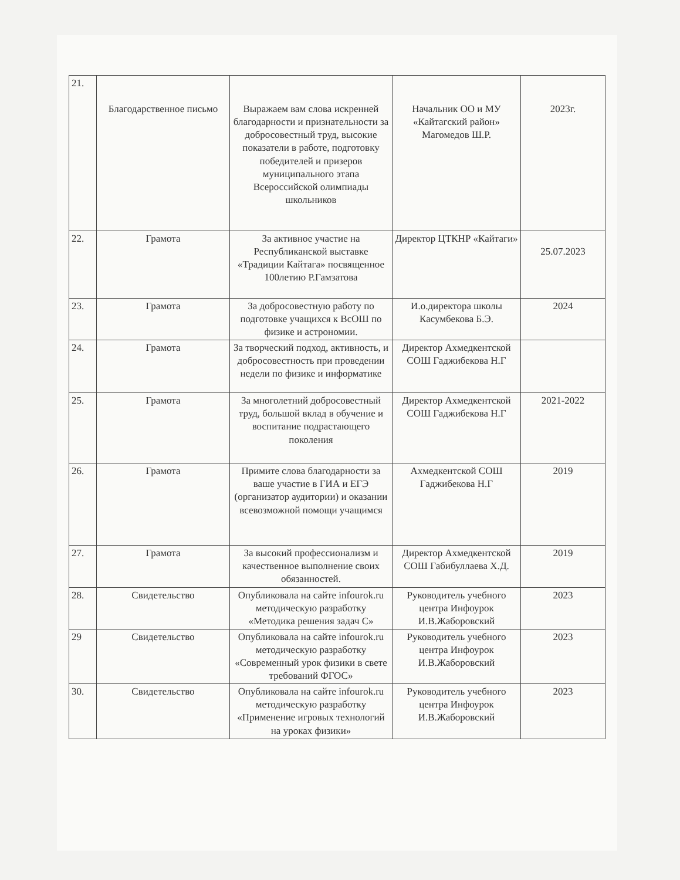| 21. | Благодарственное письмо | Выражаем вам слова искренней благодарности и признательности за добросовестный труд, высокие показатели в работе, подготовку победителей и призеров муниципального этапа Всероссийской олимпиады школьников | Начальник ОО и МУ «Кайтагский район» Магомедов Ш.Р. | 2023г. |
| 22. | Грамота | За активное участие на Республиканской выставке «Традиции Кайтага» посвященное 100летию Р.Гамзатова | Директор ЦТКНР «Кайтаги» | 25.07.2023 |
| 23. | Грамота | За добросовестную работу по подготовке учащихся к ВсОШ по физике и астрономии. | И.о.директора школы Касумбекова Б.Э. | 2024 |
| 24. | Грамота | За творческий подход, активность, и добросовестность при проведении недели по физике и информатике | Директор Ахмедкентской СОШ Гаджибекова Н.Г | |
| 25. | Грамота | За многолетний добросовестный труд, большой вклад в обучение и воспитание подрастающего поколения | Директор Ахмедкентской СОШ Гаджибекова Н.Г | 2021-2022 |
| 26. | Грамота | Примите слова благодарности за ваше участие в ГИА и ЕГЭ (организатор аудитории) и оказании всевозможной помощи учащимся | Ахмедкентской СОШ Гаджибекова Н.Г | 2019 |
| 27. | Грамота | За высокий профессионализм и качественное выполнение своих обязанностей. | Директор Ахмедкентской СОШ Габибуллаева Х.Д. | 2019 |
| 28. | Свидетельство | Опубликовала на сайте infourok.ru методическую разработку «Методика решения задач С» | Руководитель учебного центра Инфоурок И.В.Жаборовский | 2023 |
| 29 | Свидетельство | Опубликовала на сайте infourok.ru методическую разработку «Современный урок физики в свете требований ФГОС» | Руководитель учебного центра Инфоурок И.В.Жаборовский | 2023 |
| 30. | Свидетельство | Опубликовала на сайте infourok.ru методическую разработку «Применение игровых технологий на уроках физики» | Руководитель учебного центра Инфоурок И.В.Жаборовский | 2023 |